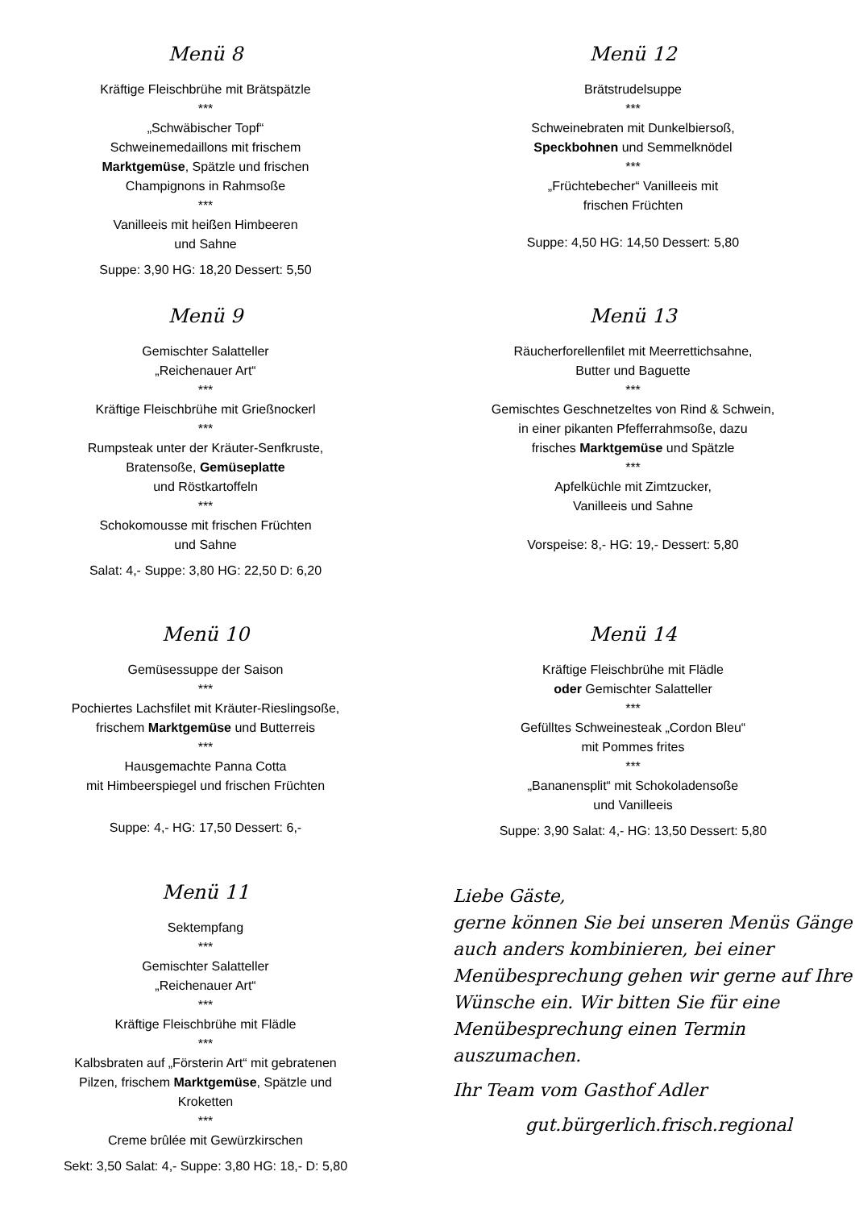Menü 8
Kräftige Fleischbrühe mit Brätspätzle
***
„Schwäbischer Topf“
Schweinemedaillons mit frischem
Marktgemüse, Spätzle und frischen
Champignons in Rahmsoße
***
Vanilleeis mit heißen Himbeeren
und Sahne
Suppe: 3,90 HG: 18,20 Dessert: 5,50
Menü 9
Gemischter Salatteller
„Reichenauer Art“
***
Kräftige Fleischbrühe mit Grießnockerl
***
Rumpsteak unter der Kräuter-Senfkruste,
Bratensoße, Gemüseplatte
und Röstkartoffeln
***
Schokomousse mit frischen Früchten
und Sahne
Salat: 4,- Suppe: 3,80 HG: 22,50 D: 6,20
Menü 10
Gemüsessuppe der Saison
***
Pochiertes Lachsfilet mit Kräuter-Rieslingsoße,
frischem Marktgemüse und Butterreis
***
Hausgemachte Panna Cotta
mit Himbeerspiegel und frischen Früchten
Suppe: 4,- HG: 17,50 Dessert: 6,-
Menü 11
Sektempfang
***
Gemischter Salatteller
„Reichenauer Art“
***
Kräftige Fleischbrühe mit Flädle
***
Kalbsbraten auf „Försterin Art“ mit gebratenen
Pilzen, frischem Marktgemüse, Spätzle und
Kroketten
***
Creme brûlée mit Gewürzkirschen
Sekt: 3,50 Salat: 4,- Suppe: 3,80 HG: 18,- D: 5,80
Menü 12
Brätstrudelsuppe
***
Schweinebraten mit Dunkelbiersoß,
Speckbohnen und Semmelknödel
***
„Früchtebecher“ Vanilleeis mit
frischen Früchten
Suppe: 4,50 HG: 14,50 Dessert: 5,80
Menü 13
Räucherforellenfilet mit Meerrettichsahne,
Butter und Baguette
***
Gemischtes Geschnetzeltes von Rind & Schwein,
in einer pikanten Pfefferrahmsoße, dazu
frisches Marktgemüse und Spätzle
***
Apfelküchle mit Zimtzucker,
Vanilleeis und Sahne
Vorspeise: 8,- HG: 19,- Dessert: 5,80
Menü 14
Kräftige Fleischbrühe mit Flädle
oder Gemischter Salatteller
***
Gefülltes Schweinesteak „Cordon Bleu“
mit Pommes frites
***
„Bananensplit“ mit Schokoladensoße
und Vanilleeis
Suppe: 3,90 Salat: 4,- HG: 13,50 Dessert: 5,80
Liebe Gäste,
gerne können Sie bei unseren Menüs Gänge auch anders kombinieren, bei einer Menübesprechung gehen wir gerne auf Ihre Wünsche ein. Wir bitten Sie für eine Menübesprechung einen Termin auszumachen.
Ihr Team vom Gasthof Adler
gut.bürgerlich.frisch.regional